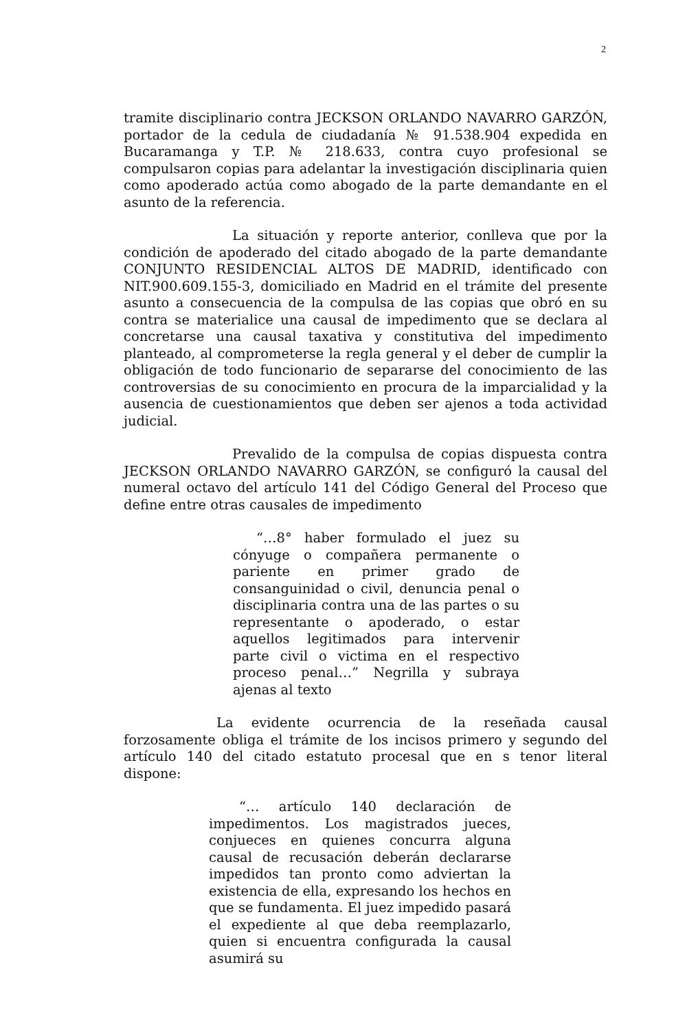2
tramite disciplinario contra JECKSON ORLANDO NAVARRO GARZÓN, portador de la cedula de ciudadanía № 91.538.904 expedida en Bucaramanga y T.P. № 218.633, contra cuyo profesional se compulsaron copias para adelantar la investigación disciplinaria quien como apoderado actúa como abogado de la parte demandante en el asunto de la referencia.
La situación y reporte anterior, conlleva que por la condición de apoderado del citado abogado de la parte demandante CONJUNTO RESIDENCIAL ALTOS DE MADRID, identificado con NIT.900.609.155-3, domiciliado en Madrid en el trámite del presente asunto a consecuencia de la compulsa de las copias que obró en su contra se materialice una causal de impedimento que se declara al concretarse una causal taxativa y constitutiva del impedimento planteado, al comprometerse la regla general y el deber de cumplir la obligación de todo funcionario de separarse del conocimiento de las controversias de su conocimiento en procura de la imparcialidad y la ausencia de cuestionamientos que deben ser ajenos a toda actividad judicial.
Prevalido de la compulsa de copias dispuesta contra JECKSON ORLANDO NAVARRO GARZÓN, se configuró la causal del numeral octavo del artículo 141 del Código General del Proceso que define entre otras causales de impedimento
“…8° haber formulado el juez su cónyuge o compañera permanente o pariente en primer grado de consanguinidad o civil, denuncia penal o disciplinaria contra una de las partes o su representante o apoderado, o estar aquellos legitimados para intervenir parte civil o victima en el respectivo proceso penal…” Negrilla y subraya ajenas al texto
La evidente ocurrencia de la reseñada causal forzosamente obliga el trámite de los incisos primero y segundo del artículo 140 del citado estatuto procesal que en s tenor literal dispone:
“… artículo 140 declaración de impedimentos. Los magistrados jueces, conjueces en quienes concurra alguna causal de recusación deberán declararse impedidos tan pronto como adviertan la existencia de ella, expresando los hechos en que se fundamenta. El juez impedido pasará el expediente al que deba reemplazarlo, quien si encuentra configurada la causal asumirá su